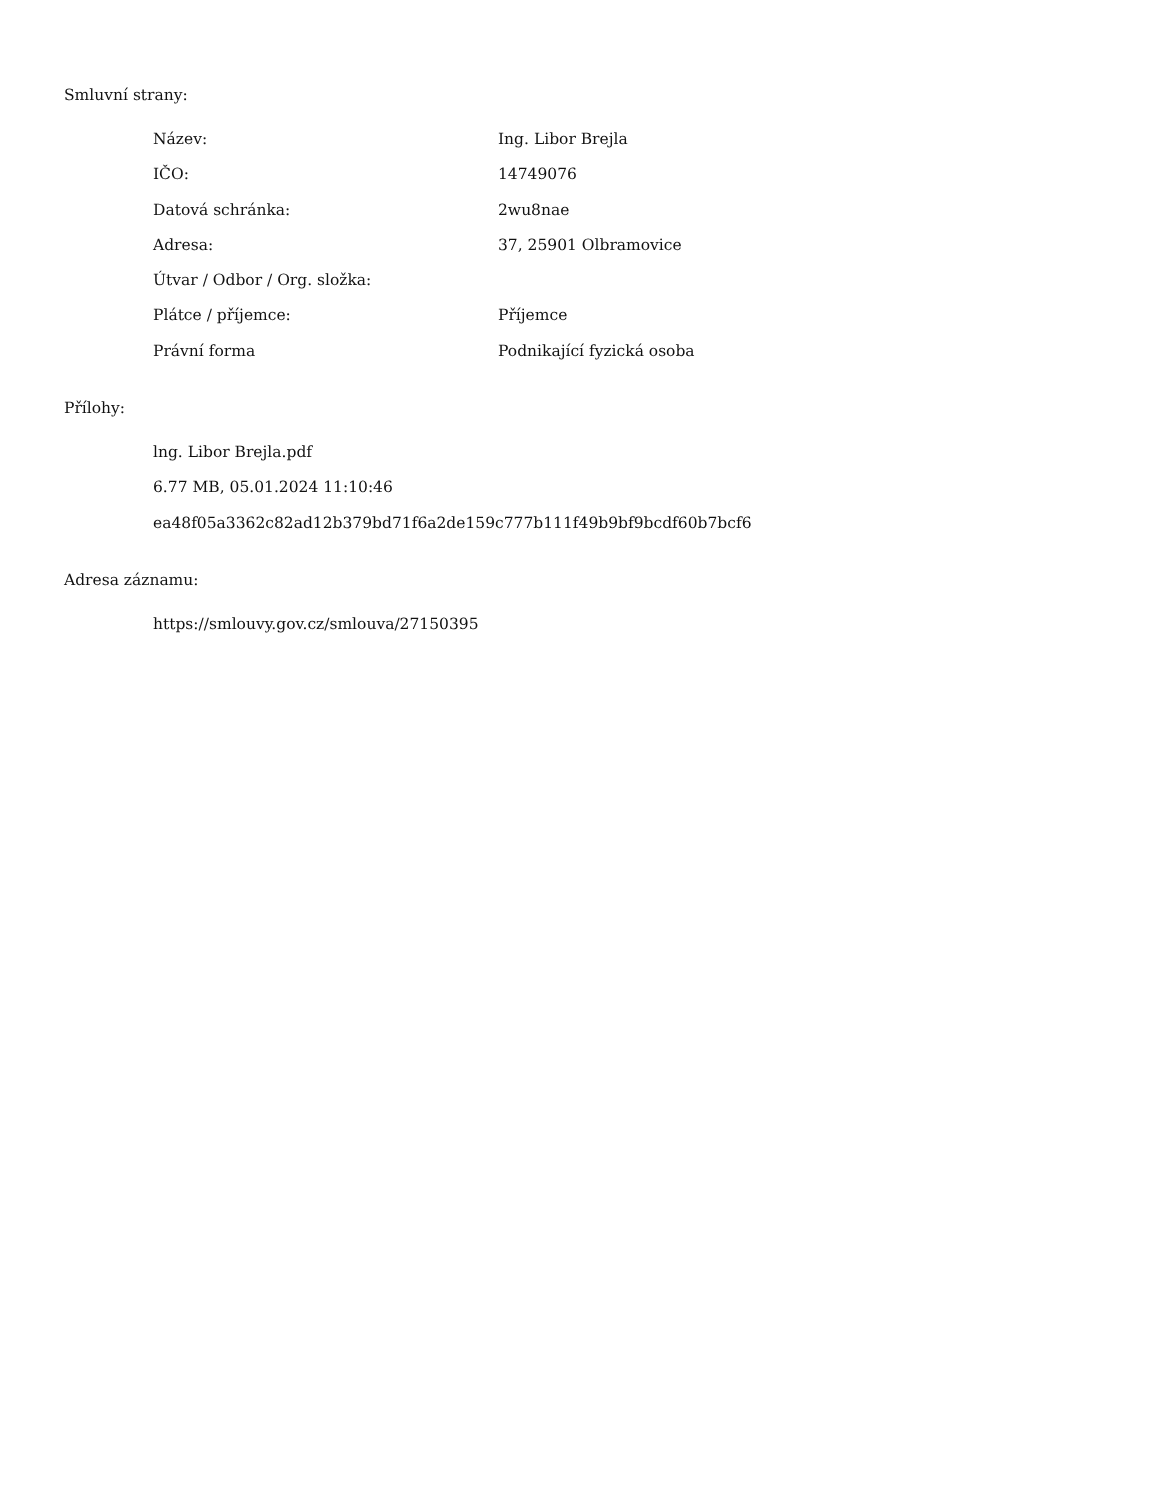Smluvní strany:
| Název: | Ing. Libor Brejla |
| IČO: | 14749076 |
| Datová schránka: | 2wu8nae |
| Adresa: | 37, 25901 Olbramovice |
| Útvar / Odbor / Org. složka: | |
| Plátce / příjemce: | Příjemce |
| Právní forma | Podnikající fyzická osoba |
Přílohy:
lng. Libor Brejla.pdf
6.77 MB, 05.01.2024 11:10:46
ea48f05a3362c82ad12b379bd71f6a2de159c777b111f49b9bf9bcdf60b7bcf6
Adresa záznamu:
https://smlouvy.gov.cz/smlouva/27150395